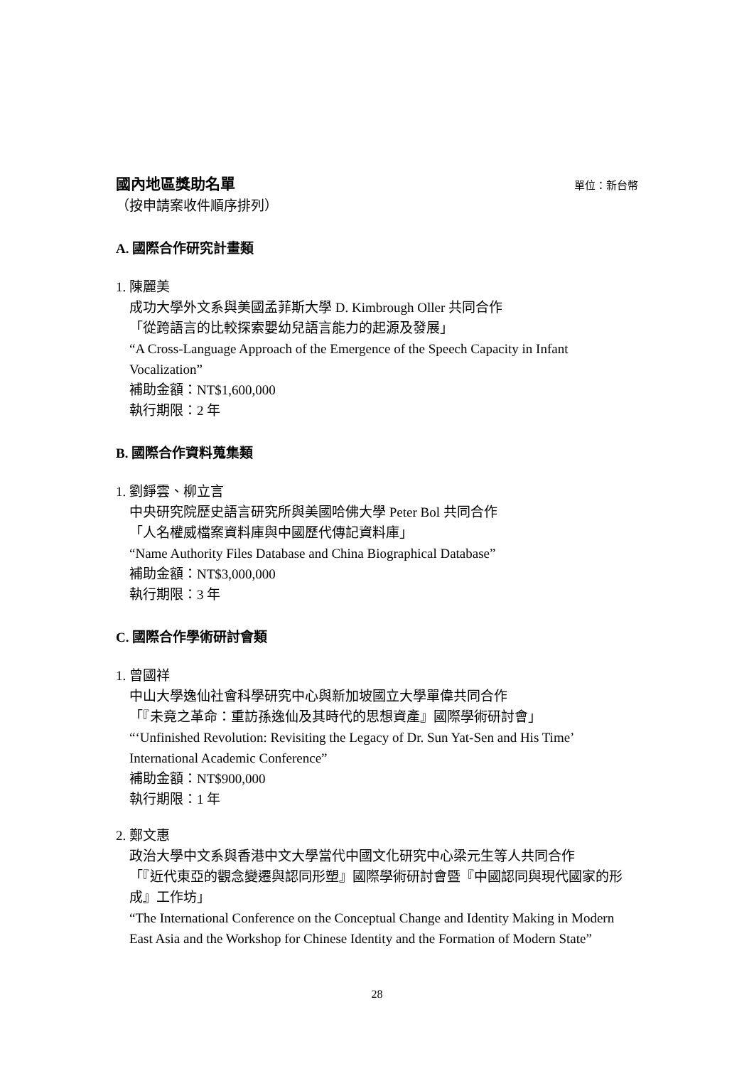國內地區獎助名單
單位：新台幣
（按申請案收件順序排列）
A. 國際合作研究計畫類
1. 陳麗美
成功大學外文系與美國孟菲斯大學 D. Kimbrough Oller 共同合作
「從跨語言的比較探索嬰幼兒語言能力的起源及發展」
“A Cross-Language Approach of the Emergence of the Speech Capacity in Infant Vocalization”
補助金額：NT$1,600,000
執行期限：2 年
B. 國際合作資料蒐集類
1. 劉錚雲、柳立言
中央研究院歷史語言研究所與美國哈佛大學 Peter Bol 共同合作
「人名權威檔案資料庫與中國歷代傳記資料庫」
“Name Authority Files Database and China Biographical Database”
補助金額：NT$3,000,000
執行期限：3 年
C. 國際合作學術研討會類
1. 曾國祥
中山大學逸仙社會科學研究中心與新加坡國立大學單偉共同合作
「『未竟之革命：重訪孫逸仙及其時代的思想資產』國際學術研討會」
“‘Unfinished Revolution: Revisiting the Legacy of Dr. Sun Yat-Sen and His Time’ International Academic Conference”
補助金額：NT$900,000
執行期限：1 年
2. 鄭文惠
政治大學中文系與香港中文大學當代中國文化研究中心梁元生等人共同合作
「『近代東亞的觀念變遷與認同形塑』國際學術研討會暨『中國認同與現代國家的形成』工作坊」
“The International Conference on the Conceptual Change and Identity Making in Modern East Asia and the Workshop for Chinese Identity and the Formation of Modern State”
28